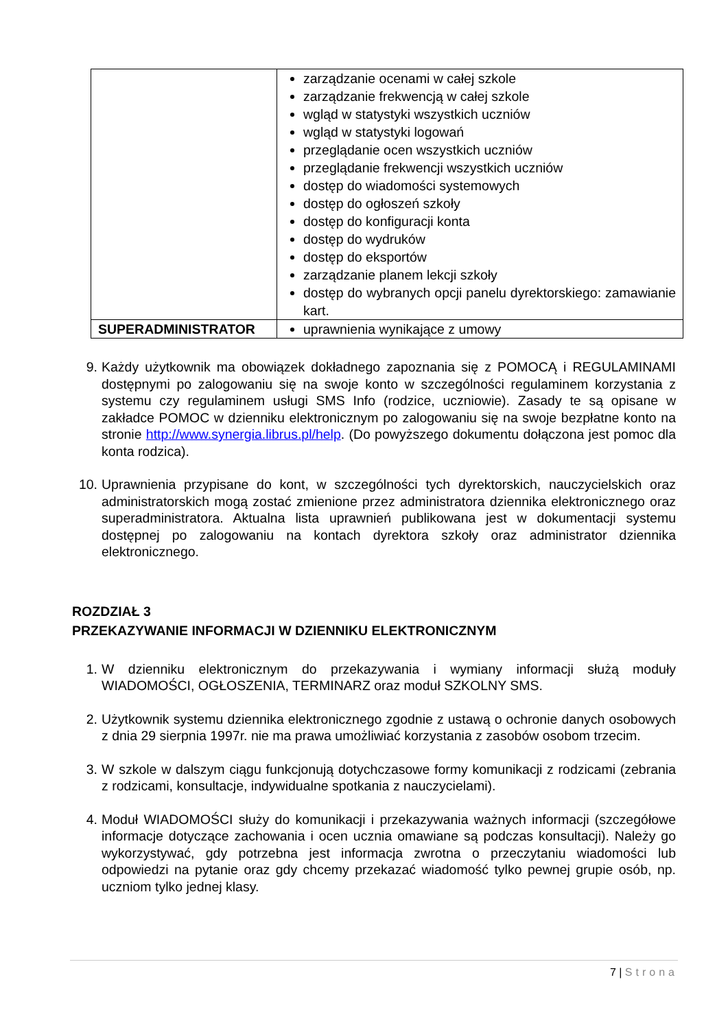| | zarządzanie ocenami w całej szkole zarządzanie frekwencją w całej szkole wgląd w statystyki wszystkich uczniów wgląd w statystyki logowań przeglądanie ocen wszystkich uczniów przeglądanie frekwencji wszystkich uczniów dostęp do wiadomości systemowych dostęp do ogłoszeń szkoły dostęp do konfiguracji konta dostęp do wydruków dostęp do eksportów zarządzanie planem lekcji szkoły dostęp do wybranych opcji panelu dyrektorskiego: zamawianie kart. |
| SUPERADMINISTRATOR | uprawnienia wynikające z umowy |
9. Każdy użytkownik ma obowiązek dokładnego zapoznania się z POMOCĄ i REGULAMINAMI dostępnymi po zalogowaniu się na swoje konto w szczególności regulaminem korzystania z systemu czy regulaminem usługi SMS Info (rodzice, uczniowie). Zasady te są opisane w zakładce POMOC w dzienniku elektronicznym po zalogowaniu się na swoje bezpłatne konto na stronie http://www.synergia.librus.pl/help. (Do powyższego dokumentu dołączona jest pomoc dla konta rodzica).
10. Uprawnienia przypisane do kont, w szczególności tych dyrektorskich, nauczycielskich oraz administratorskich mogą zostać zmienione przez administratora dziennika elektronicznego oraz superadministratora. Aktualna lista uprawnień publikowana jest w dokumentacji systemu dostępnej po zalogowaniu na kontach dyrektora szkoły oraz administrator dziennika elektronicznego.
ROZDZIAŁ 3
PRZEKAZYWANIE INFORMACJI W DZIENNIKU ELEKTRONICZNYM
1. W dzienniku elektronicznym do przekazywania i wymiany informacji służą moduły WIADOMOŚCI, OGŁOSZENIA, TERMINARZ oraz moduł SZKOLNY SMS.
2. Użytkownik systemu dziennika elektronicznego zgodnie z ustawą o ochronie danych osobowych z dnia 29 sierpnia 1997r. nie ma prawa umożliwiać korzystania z zasobów osobom trzecim.
3. W szkole w dalszym ciągu funkcjonują dotychczasowe formy komunikacji z rodzicami (zebrania z rodzicami, konsultacje, indywidualne spotkania z nauczycielami).
4. Moduł WIADOMOŚCI służy do komunikacji i przekazywania ważnych informacji (szczegółowe informacje dotyczące zachowania i ocen ucznia omawiane są podczas konsultacji). Należy go wykorzystywać, gdy potrzebna jest informacja zwrotna o przeczytaniu wiadomości lub odpowiedzi na pytanie oraz gdy chcemy przekazać wiadomość tylko pewnej grupie osób, np. uczniom tylko jednej klasy.
7 | Strona